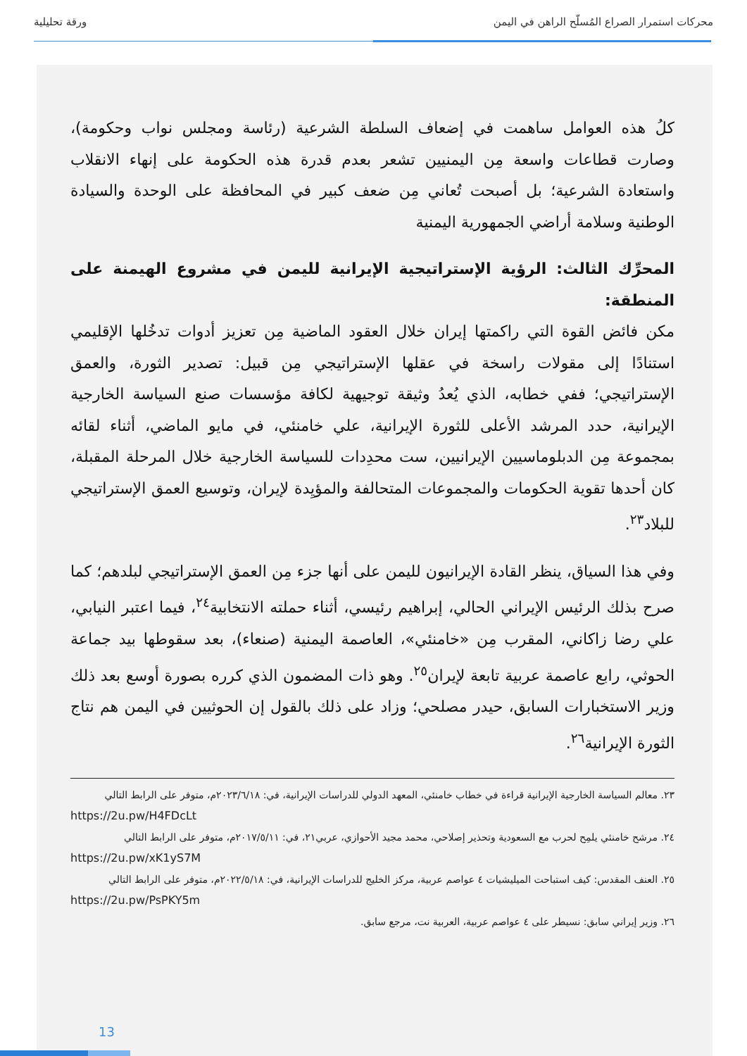محركات استمرار الصراع المُسلّح الراهن في اليمن ورقة تحليلية
كلُ هذه العوامل ساهمت في إضعاف السلطة الشرعية (رئاسة ومجلس نواب وحكومة)، وصارت قطاعات واسعة مِن اليمنيين تشعر بعدم قدرة هذه الحكومة على إنهاء الانقلاب واستعادة الشرعية؛ بل أصبحت تُعاني مِن ضعف كبير في المحافظة على الوحدة والسيادة الوطنية وسلامة أراضي الجمهورية اليمنية
المحرِّك الثالث: الرؤية الإستراتيجية الإيرانية لليمن في مشروع الهيمنة على المنطقة:
مكن فائض القوة التي راكمتها إيران خلال العقود الماضية مِن تعزيز أدوات تدخُلها الإقليمي استنادًا إلى مقولات راسخة في عقلها الإستراتيجي مِن قبيل: تصدير الثورة، والعمق الإستراتيجي؛ ففي خطابه، الذي يُعدُ وثيقة توجيهية لكافة مؤسسات صنع السياسة الخارجية الإيرانية، حدد المرشد الأعلى للثورة الإيرانية، علي خامنئي، في مايو الماضي، أثناء لقائه بمجموعة مِن الدبلوماسيين الإيرانيين، ست محدِدات للسياسة الخارجية خلال المرحلة المقبلة، كان أحدها تقوية الحكومات والمجموعات المتحالفة والمؤيِدة لإيران، وتوسيع العمق الإستراتيجي للبلاد<sup>٢٣</sup>.
وفي هذا السياق، ينظر القادة الإيرانيون لليمن على أنها جزء مِن العمق الإستراتيجي لبلدهم؛ كما صرح بذلك الرئيس الإيراني الحالي، إبراهيم رئيسي، أثناء حملته الانتخابية<sup>٢٤</sup>، فيما اعتبر النيابي، علي رضا زاكاني، المقرب مِن «خامنئي»، العاصمة اليمنية (صنعاء)، بعد سقوطها بيد جماعة الحوثي، رابع عاصمة عربية تابعة لإيران<sup>٢٥</sup>. وهو ذات المضمون الذي كرره بصورة أوسع بعد ذلك وزير الاستخبارات السابق، حيدر مصلحي؛ وزاد على ذلك بالقول إن الحوثيين في اليمن هم نتاج الثورة الإيرانية<sup>٢٦</sup>.
٢٣. معالم السياسة الخارجية الإيرانية قراءة في خطاب خامنئي، المعهد الدولي للدراسات الإيرانية، في: ٢٠٢٣/٦/١٨م، متوفر على الرابط التالي
https://2u.pw/H4FDcLt
٢٤. مرشح خامنئي يلمِح لحرب مع السعودية وتحذير إصلاحي، محمد مجيد الأحوازي، عربي٢١، في: ٢٠١٧/٥/١١م، متوفر على الرابط التالي
https://2u.pw/xK1yS7M
٢٥. العنف المقدس: كيف استباحت الميليشيات ٤ عواصم عربية، مركز الخليج للدراسات الإيرانية، في: ٢٠٢٢/٥/١٨م، متوفر على الرابط التالي
https://2u.pw/PsPKY5m
٢٦. وزير إيراني سابق: نسيطر على ٤ عواصم عربية، العربية نت، مرجع سابق.
13